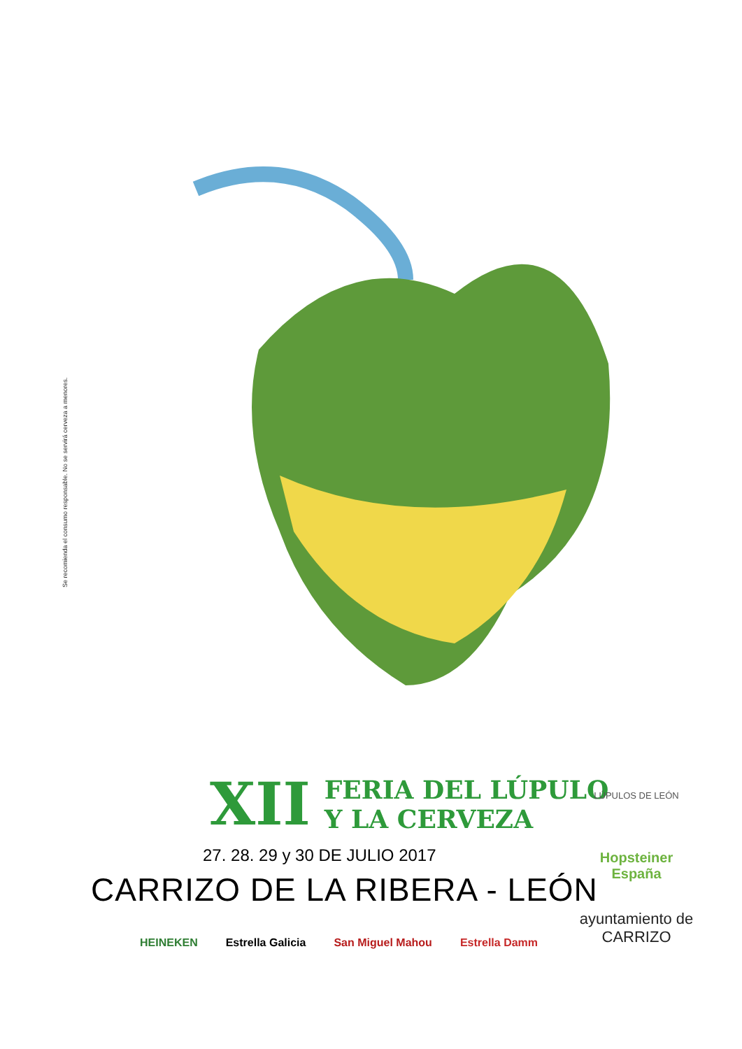Se recomienda el consumo responsable. No se servirá cerveza a menores.
XII FERIA DEL LÚPULO
Y LA CERVEZA
27. 28. 29 y 30 DE JULIO 2017
CARRIZO DE LA RIBERA - LEÓN
HEINEKEN Estrella Galicia San Miguel Mahou Estrella Damm
LÚPULOS DE LEÓN
Hopsteiner España
ayuntamiento de CARRIZO